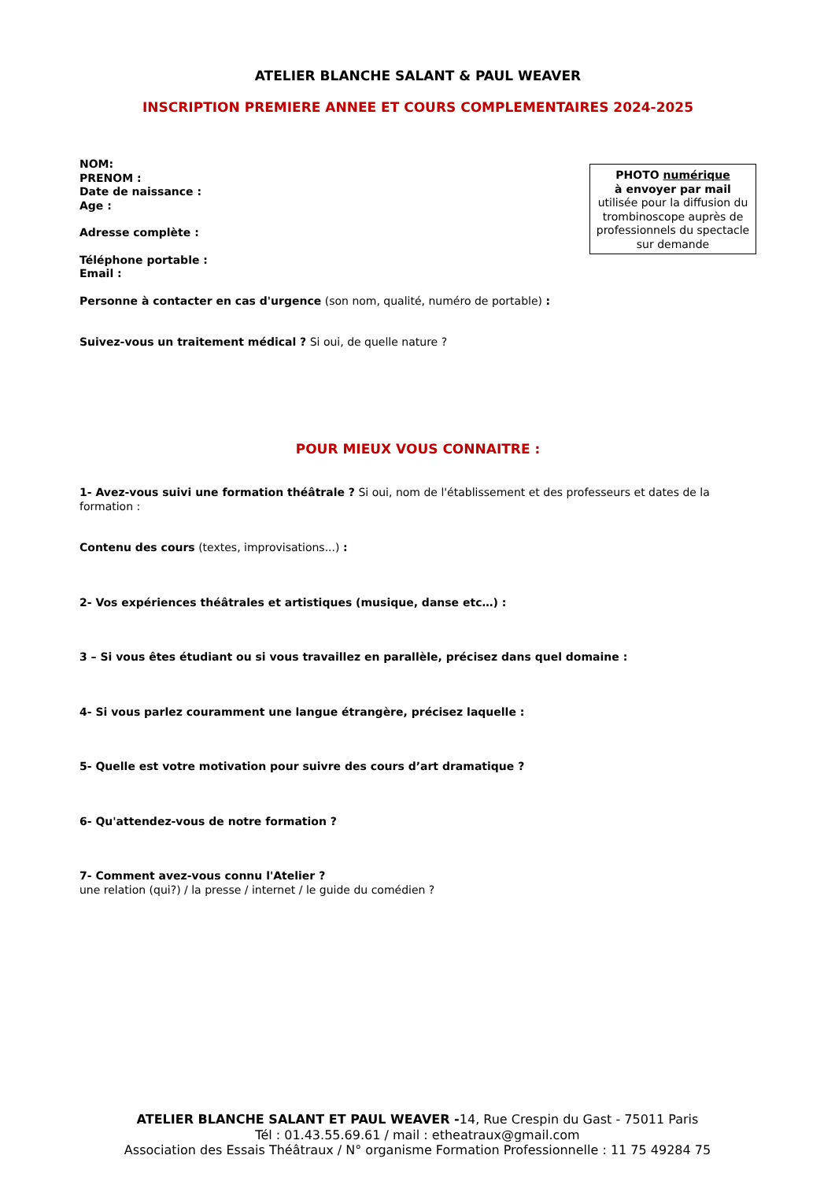ATELIER BLANCHE SALANT & PAUL WEAVER
INSCRIPTION PREMIERE ANNEE ET COURS COMPLEMENTAIRES 2024-2025
NOM:
PRENOM :
Date de naissance :
Age :
Adresse complète :
Téléphone portable :
Email :
PHOTO numérique
à envoyer par mail
utilisée pour la diffusion du trombinoscope auprès de professionnels du spectacle sur demande
Personne à contacter en cas d'urgence (son nom, qualité, numéro de portable) :
Suivez-vous un traitement médical ? Si oui, de quelle nature ?
POUR MIEUX VOUS CONNAITRE :
1- Avez-vous suivi une formation théâtrale ? Si oui, nom de l'établissement et des professeurs et dates de la formation :
Contenu des cours (textes, improvisations...) :
2- Vos expériences théâtrales et artistiques (musique, danse etc…) :
3 – Si vous êtes étudiant ou si vous travaillez en parallèle, précisez dans quel domaine :
4- Si vous parlez couramment une langue étrangère, précisez laquelle :
5- Quelle est votre motivation pour suivre des cours d’art dramatique ?
6- Qu'attendez-vous de notre formation ?
7- Comment avez-vous connu l'Atelier ?
une relation (qui?) / la presse / internet / le guide du comédien ?
ATELIER BLANCHE SALANT ET PAUL WEAVER -14, Rue Crespin du Gast - 75011 Paris
Tél : 01.43.55.69.61 / mail : etheatraux@gmail.com
Association des Essais Théâtraux / N° organisme Formation Professionnelle : 11 75 49284 75